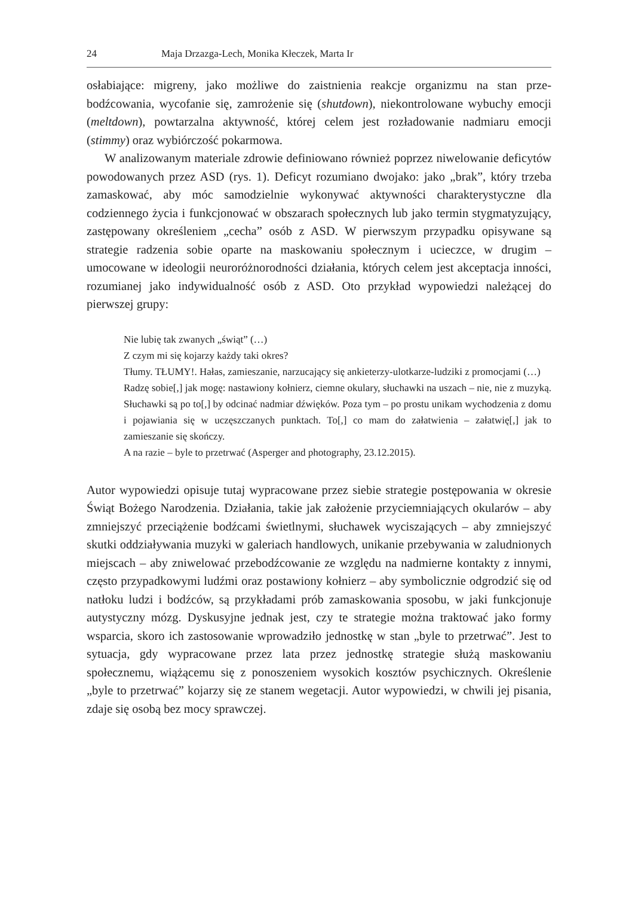24 Maja Drzazga-Lech, Monika Kłeczek, Marta Ir
osłabiające: migreny, jako możliwe do zaistnienia reakcje organizmu na stan prze­bodźcowania, wycofanie się, zamrożenie się (shutdown), niekontrolowane wybuchy emocji (meltdown), powtarzalna aktywność, której celem jest rozładowanie nad­miaru emocji (stimmy) oraz wybiórczość pokarmowa.
W analizowanym materiale zdrowie definiowano również poprzez niwelowanie deficytów powodowanych przez ASD (rys. 1). Deficyt rozumiano dwojako: jako „brak”, który trzeba zamaskować, aby móc samodzielnie wykonywać aktywności charakterystyczne dla codziennego życia i funkcjonować w obszarach społecznych lub jako termin stygmatyzujący, zastępowany określeniem „cecha” osób z ASD. W pierwszym przypadku opisywane są strategie radzenia sobie oparte na masko­waniu społecznym i ucieczce, w drugim – umocowane w ideologii neuroróżnorod­ności działania, których celem jest akceptacja inności, rozumianej jako indywidu­alność osób z ASD. Oto przykład wypowiedzi należącej do pierwszej grupy:
Nie lubię tak zwanych „świąt” (…)
Z czym mi się kojarzy każdy taki okres?
Tłumy. TŁUMY!. Hałas, zamieszanie, narzucający się ankieterzy-ulotkarze-ludziki z promocjami (…)
Radzę sobie[,] jak mogę: nastawiony kołnierz, ciemne okulary, słuchawki na uszach – nie, nie z muzyką. Słuchawki są po to[,] by odcinać nadmiar dźwięków. Poza tym – po prostu unikam wychodzenia z domu i pojawiania się w uczęszcza­nych punktach. To[,] co mam do załatwienia – załatwię[,] jak to zamieszanie się skończy.
A na razie – byle to przetrwać (Asperger and photography, 23.12.2015).
Autor wypowiedzi opisuje tutaj wypracowane przez siebie strategie postępowania w okresie Świąt Bożego Narodzenia. Działania, takie jak założenie przyciemnia­jących okularów – aby zmniejszyć przeciążenie bodźcami świetlnymi, słuchawek wyciszających – aby zmniejszyć skutki oddziaływania muzyki w galeriach handlo­wych, unikanie przebywania w zaludnionych miejscach – aby zniwelować prze­bodźcowanie ze względu na nadmierne kontakty z innymi, często przypadkowy­mi ludźmi oraz postawiony kołnierz – aby symbolicznie odgrodzić się od natłoku ludzi i bodźców, są przykładami prób zamaskowania sposobu, w jaki funkcjonuje autystyczny mózg. Dyskusyjne jednak jest, czy te strategie można traktować jako formy wsparcia, skoro ich zastosowanie wprowadziło jednostkę w stan „byle to przetrwać”. Jest to sytuacja, gdy wypracowane przez lata przez jednostkę strategie służą maskowaniu społecznemu, wiążącemu się z ponoszeniem wysokich kosz­tów psychicznych. Określenie „byle to przetrwać” kojarzy się ze stanem wegetacji. Autor wypowiedzi, w chwili jej pisania, zdaje się osobą bez mocy sprawczej.